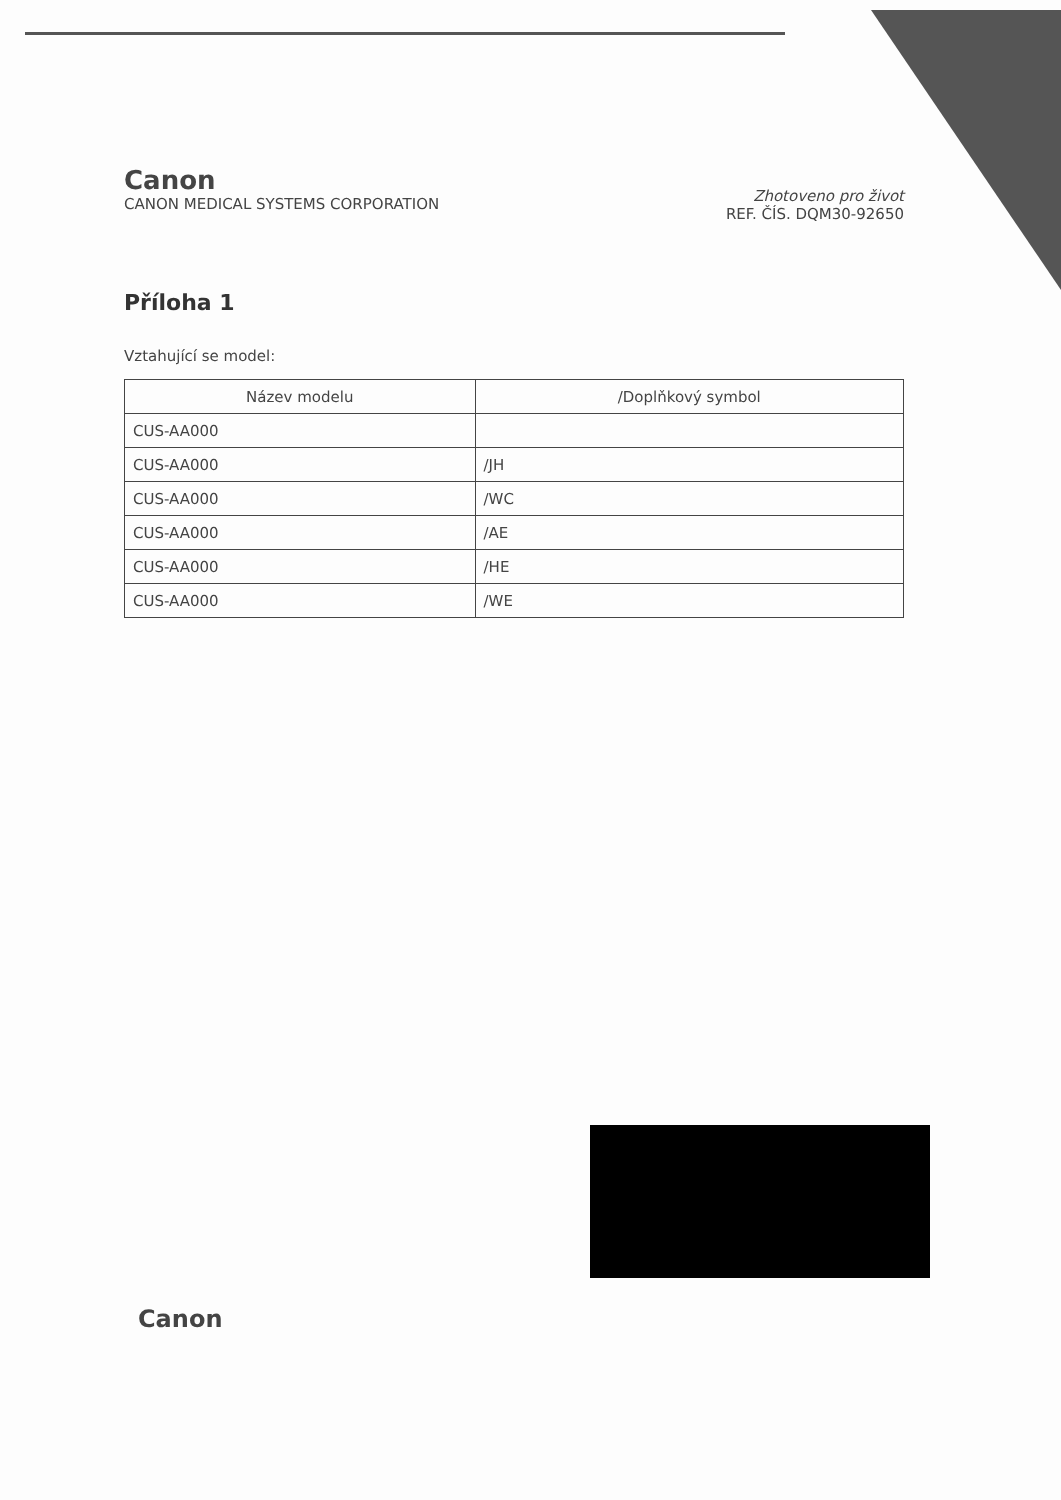Canon
CANON MEDICAL SYSTEMS CORPORATION
Zhotoveno pro život
REF. ČÍS. DQM30-92650
Příloha 1
Vztahující se model:
| Název modelu | /Doplňkový symbol |
| --- | --- |
| CUS-AA000 | |
| CUS-AA000 | /JH |
| CUS-AA000 | /WC |
| CUS-AA000 | /AE |
| CUS-AA000 | /HE |
| CUS-AA000 | /WE |
Canon